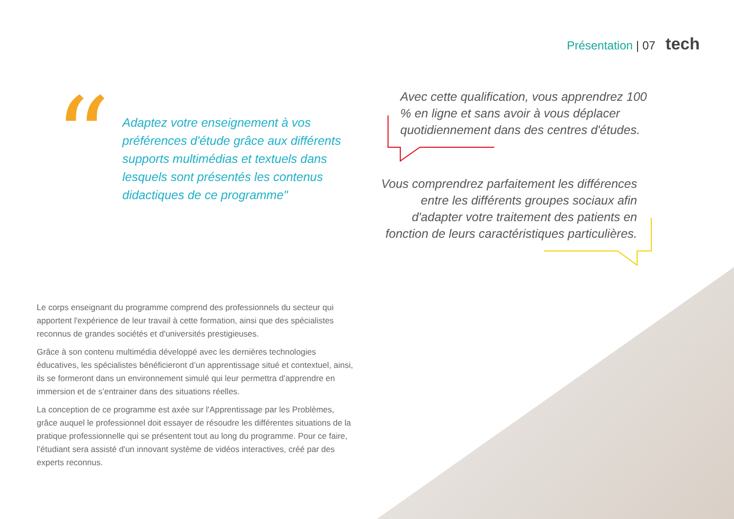Présentation | 07 tech
“
Adaptez votre enseignement à vos préférences d'étude grâce aux différents supports multimédias et textuels dans lesquels sont présentés les contenus didactiques de ce programme"
Avec cette qualification, vous apprendrez 100 % en ligne et sans avoir à vous déplacer quotidiennement dans des centres d'études.
Vous comprendrez parfaitement les différences entre les différents groupes sociaux afin d'adapter votre traitement des patients en fonction de leurs caractéristiques particulières.
Le corps enseignant du programme comprend des professionnels du secteur qui apportent l'expérience de leur travail à cette formation, ainsi que des spécialistes reconnus de grandes sociétés et d'universités prestigieuses.
Grâce à son contenu multimédia développé avec les dernières technologies éducatives, les spécialistes bénéficieront d’un apprentissage situé et contextuel, ainsi, ils se formeront dans un environnement simulé qui leur permettra d’apprendre en immersion et de s’entrainer dans des situations réelles.
La conception de ce programme est axée sur l'Apprentissage par les Problèmes, grâce auquel le professionnel doit essayer de résoudre les différentes situations de la pratique professionnelle qui se présentent tout au long du programme. Pour ce faire, l’étudiant sera assisté d'un innovant système de vidéos interactives, créé par des experts reconnus.